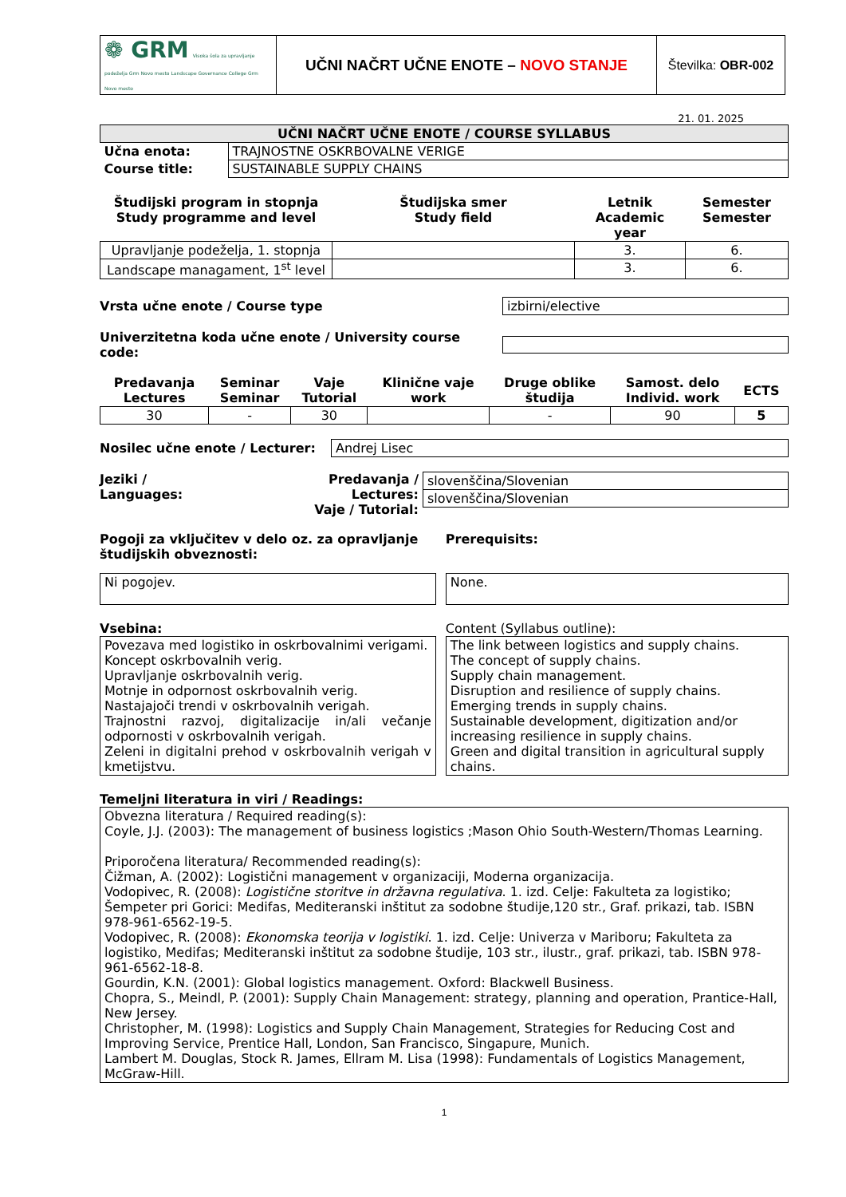| ❁ GRM Visoka šola za upravljanje podeželja Grm Novo mesto Landscape Governance College Grm Novo mesto | UČNI NAČRT UČNE ENOTE – NOVO STANJE | Številka: OBR-002 |
21. 01. 2025
| UČNI NAČRT UČNE ENOTE / COURSE SYLLABUS | |
| Učna enota: | TRAJNOSTNE OSKRBOVALNE VERIGE |
| Course title: | SUSTAINABLE SUPPLY CHAINS |
| Študijski program in stopnja Study programme and level | Študijska smer Study field | Letnik Academic year | Semester Semester |
| --- | --- | --- | --- |
| Upravljanje podeželja, 1. stopnja | | 3. | 6. |
| Landscape managament, 1<sup>st</sup> level | | 3. | 6. |
Vrsta učne enote / Course type izbirni/elective
Univerzitetna koda učne enote / University course code:
| Predavanja Lectures | Seminar Seminar | Vaje Tutorial | Klinične vaje work | Druge oblike študija | Samost. delo Individ. work | ECTS |
| --- | --- | --- | --- | --- | --- | --- |
| 30 | - | 30 | | - | 90 | 5 |
Nosilec učne enote / Lecturer: Andrej Lisec
Jeziki /
Languages:
Predavanja / Lectures:
Vaje / Tutorial:
slovenščina/Slovenian
slovenščina/Slovenian
Pogoji za vključitev v delo oz. za opravljanje študijskih obveznosti:
Ni pogojev.
Prerequisits:
None.
Vsebina:
Povezava med logistiko in oskrbovalnimi verigami.
Koncept oskrbovalnih verig.
Upravljanje oskrbovalnih verig.
Motnje in odpornost oskrbovalnih verig.
Nastajajoči trendi v oskrbovalnih verigah.
Trajnostni razvoj, digitalizacije in/ali večanje odpornosti v oskrbovalnih verigah.
Zeleni in digitalni prehod v oskrbovalnih verigah v kmetijstvu.
Content (Syllabus outline):
The link between logistics and supply chains.
The concept of supply chains.
Supply chain management.
Disruption and resilience of supply chains.
Emerging trends in supply chains.
Sustainable development, digitization and/or increasing resilience in supply chains.
Green and digital transition in agricultural supply chains.
Temeljni literatura in viri / Readings:
Obvezna literatura / Required reading(s):
Coyle, J.J. (2003): The management of business logistics ;Mason Ohio South-Western/Thomas Learning.
Priporočena literatura/ Recommended reading(s):
Čižman, A. (2002): Logistični management v organizaciji, Moderna organizacija.
Vodopivec, R. (2008): Logistične storitve in državna regulativa. 1. izd. Celje: Fakulteta za logistiko; Šempeter pri Gorici: Medifas, Mediteranski inštitut za sodobne študije,120 str., Graf. prikazi, tab. ISBN 978-961-6562-19-5.
Vodopivec, R. (2008): Ekonomska teorija v logistiki. 1. izd. Celje: Univerza v Mariboru; Fakulteta za logistiko, Medifas; Mediteranski inštitut za sodobne študije, 103 str., ilustr., graf. prikazi, tab. ISBN 978-961-6562-18-8.
Gourdin, K.N. (2001): Global logistics management. Oxford: Blackwell Business.
Chopra, S., Meindl, P. (2001): Supply Chain Management: strategy, planning and operation, Prantice-Hall, New Jersey.
Christopher, M. (1998): Logistics and Supply Chain Management, Strategies for Reducing Cost and Improving Service, Prentice Hall, London, San Francisco, Singapure, Munich.
Lambert M. Douglas, Stock R. James, Ellram M. Lisa (1998): Fundamentals of Logistics Management, McGraw-Hill.
1